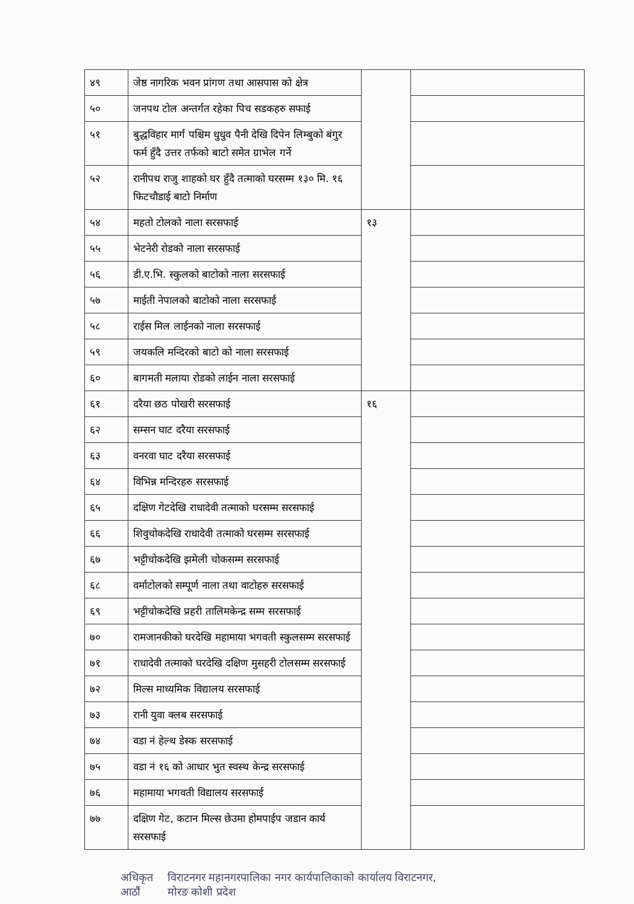| ४९ | जेष्ठ नागरिक भवन प्रांगण तथा आसपास को क्षेत्र | | |
| ५० | जनपथ टोल अन्तर्गत रहेका पिच सडकहरु सफाई | | |
| ५१ | बुद्धविहार मार्ग पश्चिम धुधुव पैनी देखि दिपेन लिम्बुको बंगुर फर्म हुँदै उत्तर तर्फको बाटो समेत ग्राभेल गर्ने | | |
| ५२ | रानीपथ राजु शाहको घर हुँदै तत्माको घरसम्म १३० मि. १६ फिटचौडाई बाटो निर्माण | | |
| ५४ | महतो टोलको नाला सरसफाई | १३ | |
| ५५ | भेटनेरी रोडको नाला सरसफाई | | |
| ५६ | डी.ए.भि. स्कुलको बाटोको नाला सरसफाई | | |
| ५७ | माईती नेपालको बाटोको नाला सरसफाई | | |
| ५८ | राईस मिल लाईनको नाला सरसफाई | | |
| ५९ | जयकलि मन्दिरको बाटो को नाला सरसफाई | | |
| ६० | बागमती मलाया रोडको लाईन नाला सरसफाई | | |
| ६१ | दरैया छठ पोखरी सरसफाई | १६ | |
| ६२ | सम्सन घाट दरैया सरसफाई | | |
| ६३ | वनरवा घाट दरैया सरसफाई | | |
| ६४ | विभिन्न मन्दिरहरु सरसफाई | | |
| ६५ | दक्षिण गेटदेखि राधादेवी तत्माको घरसम्म सरसफाई | | |
| ६६ | शिवुचोकदेखि राधादेवी तत्माको घरसम्म सरसफाई | | |
| ६७ | भट्टीचोकदेखि झमेली चोकसम्म सरसफाई | | |
| ६८ | वर्माटोलको सम्पूर्ण नाला तथा वाटोहरु सरसफाई | | |
| ६९ | भट्टीचोकदेखि प्रहरी तालिमकेन्द्र सम्म सरसफाई | | |
| ७० | रामजानकीको घरदेखि महामाया भगवती स्कुलसम्म सरसफाई | | |
| ७१ | राधादेवी तत्माको घरदेखि दक्षिण मुसहरी टोलसम्म सरसफाई | | |
| ७२ | मिल्स माध्यमिक विद्यालय सरसफाई | | |
| ७३ | रानी युवा क्लब सरसफाई | | |
| ७४ | वडा नं हेल्थ डेस्क सरसफाई | | |
| ७५ | वडा नं १६ को आधार भुत स्वस्थ केन्द्र सरसफाई | | |
| ७६ | महामाया भगवती विद्यालय सरसफाई | | |
| ७७ | दक्षिण गेट, कटान मिल्स छेउमा होमपाईप जडान कार्य सरसफाई | | |
अधिकृत आठौं विराटनगर महानगरपालिका नगर कार्यपालिकाको कार्यालय विराटनगर, मोरङ कोशी प्रदेश